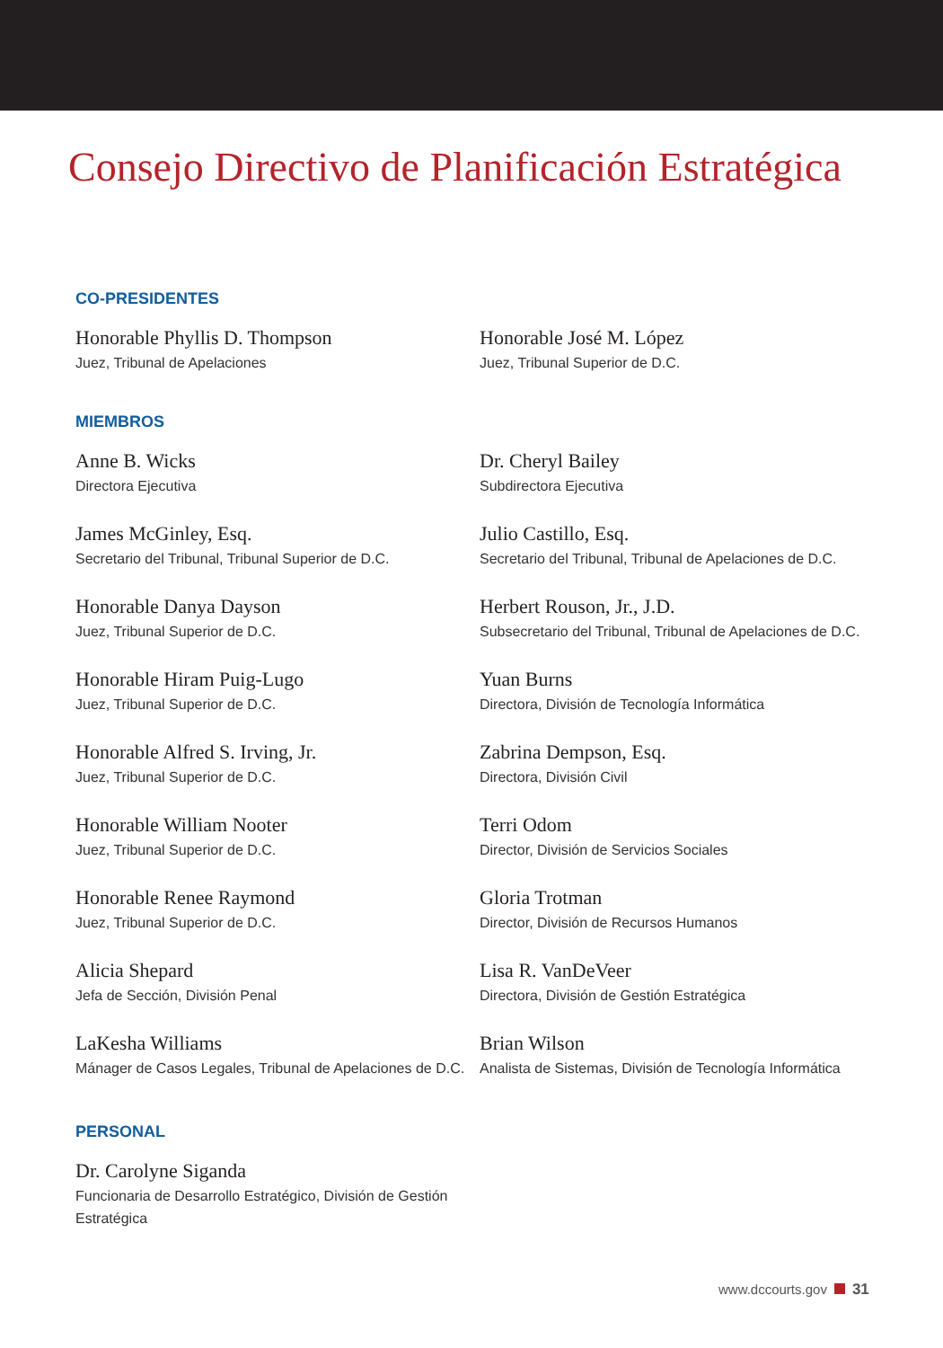Consejo Directivo de Planificación Estratégica
CO-PRESIDENTES
Honorable Phyllis D. Thompson
Juez, Tribunal de Apelaciones
Honorable José M. López
Juez, Tribunal Superior de D.C.
MIEMBROS
Anne B. Wicks
Directora Ejecutiva
Dr. Cheryl Bailey
Subdirectora Ejecutiva
James McGinley, Esq.
Secretario del Tribunal, Tribunal Superior de D.C.
Julio Castillo, Esq.
Secretario del Tribunal, Tribunal de Apelaciones de D.C.
Honorable Danya Dayson
Juez, Tribunal Superior de D.C.
Herbert Rouson, Jr., J.D.
Subsecretario del Tribunal, Tribunal de Apelaciones de D.C.
Honorable Hiram Puig-Lugo
Juez, Tribunal Superior de D.C.
Yuan Burns
Directora, División de Tecnología Informática
Honorable Alfred S. Irving, Jr.
Juez, Tribunal Superior de D.C.
Zabrina Dempson, Esq.
Directora, División Civil
Honorable William Nooter
Juez, Tribunal Superior de D.C.
Terri Odom
Director, División de Servicios Sociales
Honorable Renee Raymond
Juez, Tribunal Superior de D.C.
Gloria Trotman
Director, División de Recursos Humanos
Alicia Shepard
Jefa de Sección, División Penal
Lisa R. VanDeVeer
Directora, División de Gestión Estratégica
LaKesha Williams
Mánager de Casos Legales, Tribunal de Apelaciones de D.C.
Brian Wilson
Analista de Sistemas, División de Tecnología Informática
PERSONAL
Dr. Carolyne Siganda
Funcionaria de Desarrollo Estratégico, División de Gestión Estratégica
www.dccourts.gov 31